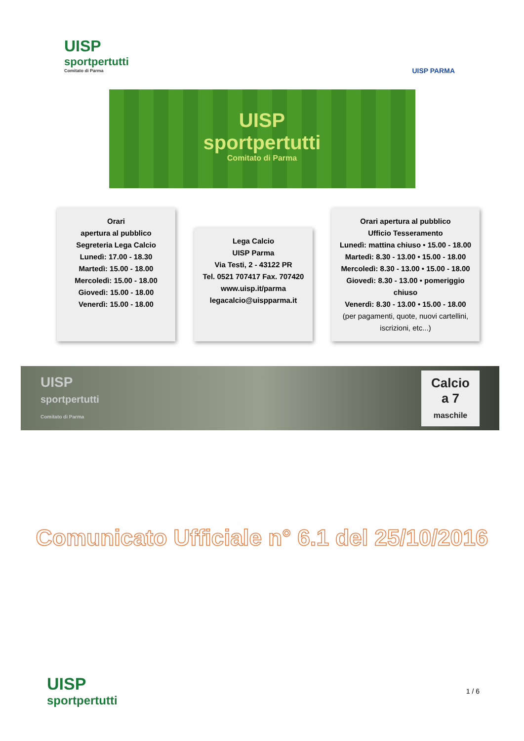UISP
sportpertutti
Comitato di Parma
UISP PARMA
UISP
sportpertutti
Comitato di Parma
Orari
apertura al pubblico
Segreteria Lega Calcio
Lunedì: 17.00 - 18.30
Martedì: 15.00 - 18.00
Mercoledì: 15.00 - 18.00
Giovedì: 15.00 - 18.00
Venerdì: 15.00 - 18.00
Lega Calcio
UISP Parma
Via Testi, 2 - 43122 PR
Tel. 0521 707417 Fax. 707420
www.uisp.it/parma
legacalcio@uispparma.it
Orari apertura al pubblico
Ufficio Tesseramento
Lunedì: mattina chiuso • 15.00 - 18.00
Martedì: 8.30 - 13.00 • 15.00 - 18.00
Mercoledì: 8.30 - 13.00 • 15.00 - 18.00
Giovedì: 8.30 - 13.00 • pomeriggio chiuso
Venerdì: 8.30 - 13.00 • 15.00 - 18.00
(per pagamenti, quote, nuovi cartellini, iscrizioni, etc...)
UISP
sportpertutti
Comitato di Parma
Calcio
a 7
maschile
Comunicato Ufficiale n° 6.1 del 25/10/2016
UISP
sportpertutti
1 / 6